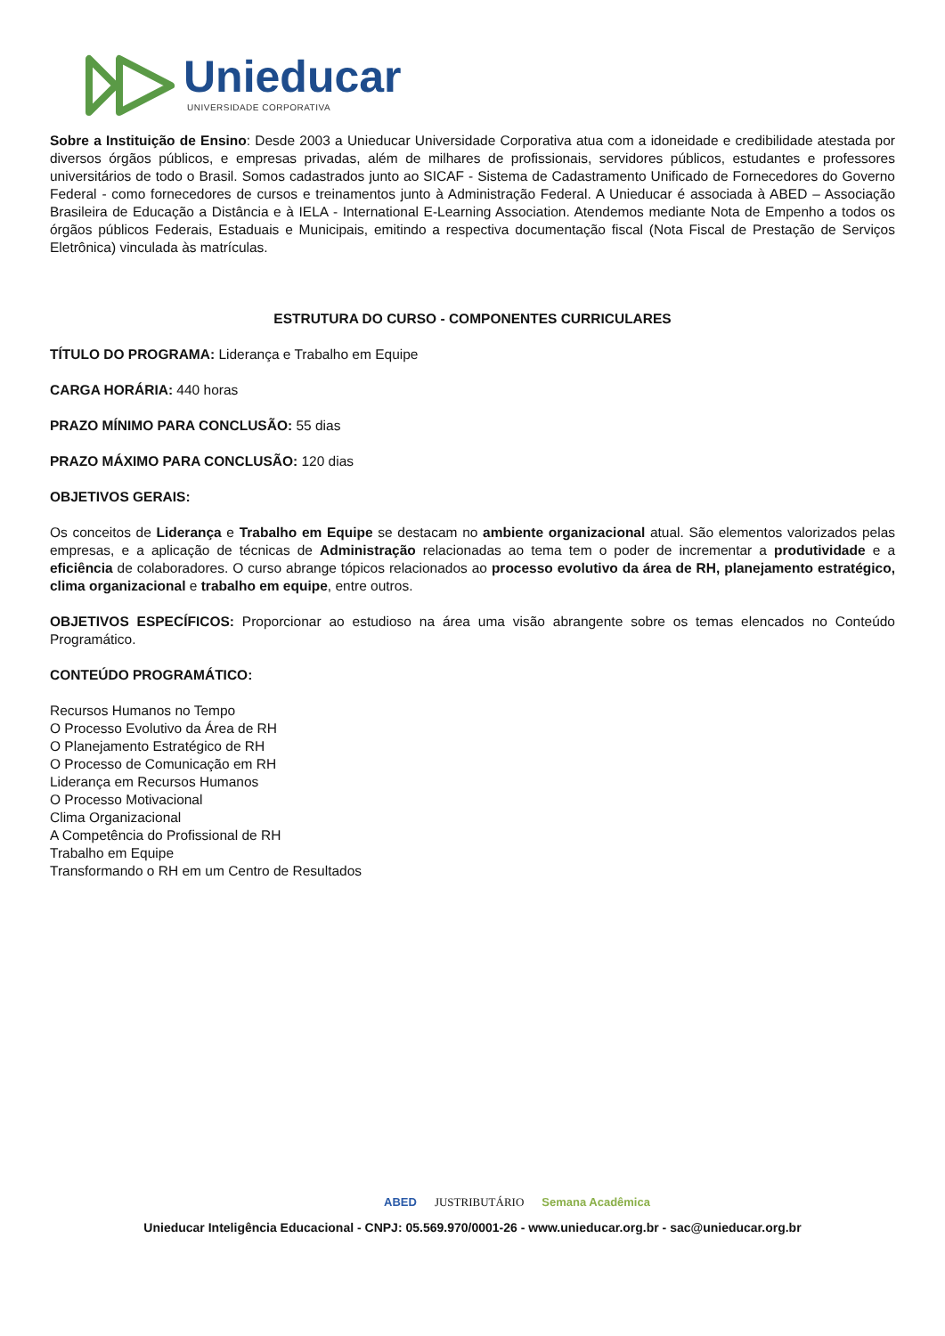Unieducar
UNIVERSIDADE CORPORATIVA
Sobre a Instituição de Ensino: Desde 2003 a Unieducar Universidade Corporativa atua com a idoneidade e credibilidade atestada por diversos órgãos públicos, e empresas privadas, além de milhares de profissionais, servidores públicos, estudantes e professores universitários de todo o Brasil. Somos cadastrados junto ao SICAF - Sistema de Cadastramento Unificado de Fornecedores do Governo Federal - como fornecedores de cursos e treinamentos junto à Administração Federal. A Unieducar é associada à ABED – Associação Brasileira de Educação a Distância e à IELA - International E-Learning Association. Atendemos mediante Nota de Empenho a todos os órgãos públicos Federais, Estaduais e Municipais, emitindo a respectiva documentação fiscal (Nota Fiscal de Prestação de Serviços Eletrônica) vinculada às matrículas.
ESTRUTURA DO CURSO - COMPONENTES CURRICULARES
TÍTULO DO PROGRAMA: Liderança e Trabalho em Equipe
CARGA HORÁRIA: 440 horas
PRAZO MÍNIMO PARA CONCLUSÃO: 55 dias
PRAZO MÁXIMO PARA CONCLUSÃO: 120 dias
OBJETIVOS GERAIS:
Os conceitos de Liderança e Trabalho em Equipe se destacam no ambiente organizacional atual. São elementos valorizados pelas empresas, e a aplicação de técnicas de Administração relacionadas ao tema tem o poder de incrementar a produtividade e a eficiência de colaboradores. O curso abrange tópicos relacionados ao processo evolutivo da área de RH, planejamento estratégico, clima organizacional e trabalho em equipe, entre outros.
OBJETIVOS ESPECÍFICOS: Proporcionar ao estudioso na área uma visão abrangente sobre os temas elencados no Conteúdo Programático.
CONTEÚDO PROGRAMÁTICO:
Recursos Humanos no Tempo
O Processo Evolutivo da Área de RH
O Planejamento Estratégico de RH
O Processo de Comunicação em RH
Liderança em Recursos Humanos
O Processo Motivacional
Clima Organizacional
A Competência do Profissional de RH
Trabalho em Equipe
Transformando o RH em um Centro de Resultados
ABED JUSTRIBUTÁRIO Semana Acadêmica
Unieducar Inteligência Educacional - CNPJ: 05.569.970/0001-26 - www.unieducar.org.br - sac@unieducar.org.br